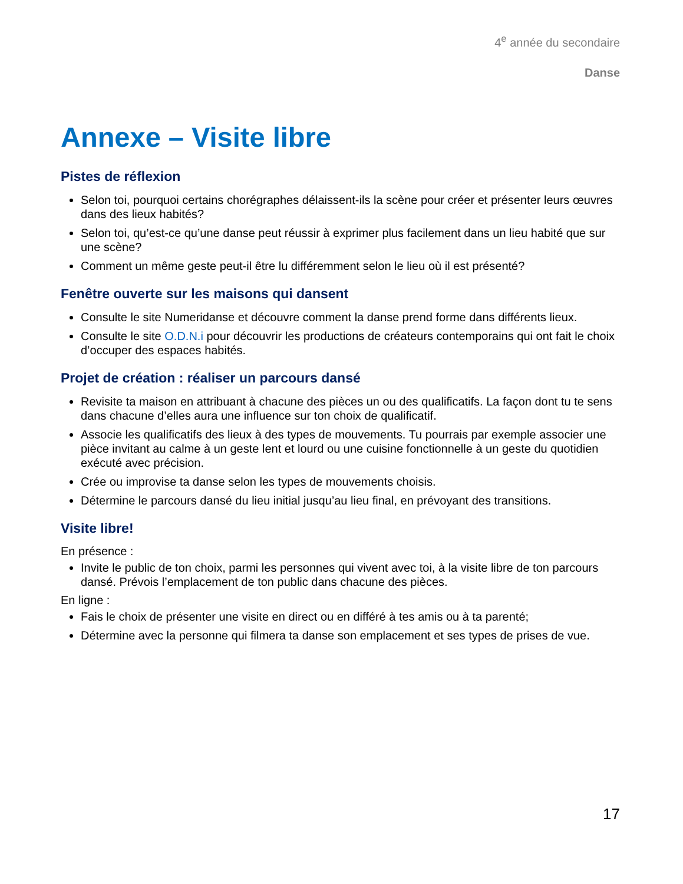4<sup>e</sup> année du secondaire
Danse
Annexe – Visite libre
Pistes de réflexion
Selon toi, pourquoi certains chorégraphes délaissent-ils la scène pour créer et présenter leurs œuvres dans des lieux habités?
Selon toi, qu’est-ce qu’une danse peut réussir à exprimer plus facilement dans un lieu habité que sur une scène?
Comment un même geste peut-il être lu différemment selon le lieu où il est présenté?
Fenêtre ouverte sur les maisons qui dansent
Consulte le site Numeridanse et découvre comment la danse prend forme dans différents lieux.
Consulte le site O.D.N.i pour découvrir les productions de créateurs contemporains qui ont fait le choix d’occuper des espaces habités.
Projet de création : réaliser un parcours dansé
Revisite ta maison en attribuant à chacune des pièces un ou des qualificatifs. La façon dont tu te sens dans chacune d’elles aura une influence sur ton choix de qualificatif.
Associe les qualificatifs des lieux à des types de mouvements. Tu pourrais par exemple associer une pièce invitant au calme à un geste lent et lourd ou une cuisine fonctionnelle à un geste du quotidien exécuté avec précision.
Crée ou improvise ta danse selon les types de mouvements choisis.
Détermine le parcours dansé du lieu initial jusqu’au lieu final, en prévoyant des transitions.
Visite libre!
En présence :
Invite le public de ton choix, parmi les personnes qui vivent avec toi, à la visite libre de ton parcours dansé. Prévois l’emplacement de ton public dans chacune des pièces.
En ligne :
Fais le choix de présenter une visite en direct ou en différé à tes amis ou à ta parenté;
Détermine avec la personne qui filmera ta danse son emplacement et ses types de prises de vue.
17